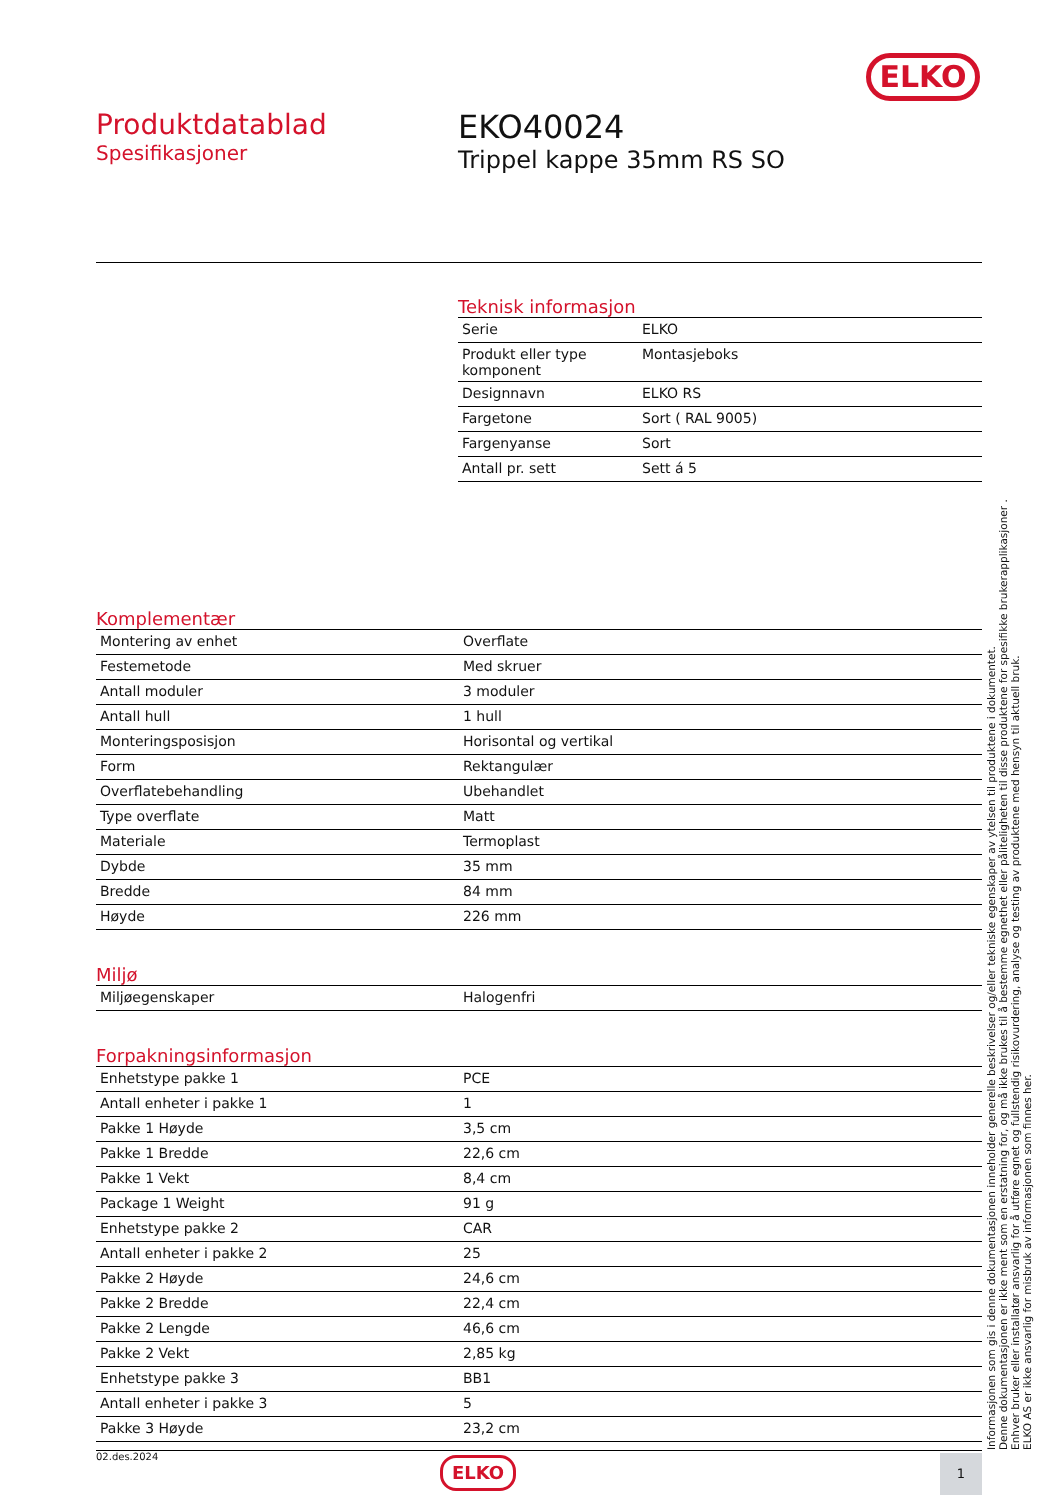ELKO
Produktdatablad
Spesifikasjoner
EKO40024
Trippel kappe 35mm RS SO
Teknisk informasjon
| Serie | ELKO |
| Produkt eller type komponent | Montasjeboks |
| Designnavn | ELKO RS |
| Fargetone | Sort ( RAL 9005) |
| Fargenyanse | Sort |
| Antall pr. sett | Sett á 5 |
Komplementær
| Montering av enhet | Overflate |
| Festemetode | Med skruer |
| Antall moduler | 3 moduler |
| Antall hull | 1 hull |
| Monteringsposisjon | Horisontal og vertikal |
| Form | Rektangulær |
| Overflatebehandling | Ubehandlet |
| Type overflate | Matt |
| Materiale | Termoplast |
| Dybde | 35 mm |
| Bredde | 84 mm |
| Høyde | 226 mm |
Miljø
| Miljøegenskaper | Halogenfri |
Forpakningsinformasjon
| Enhetstype pakke 1 | PCE |
| Antall enheter i pakke 1 | 1 |
| Pakke 1 Høyde | 3,5 cm |
| Pakke 1 Bredde | 22,6 cm |
| Pakke 1 Vekt | 8,4 cm |
| Package 1 Weight | 91 g |
| Enhetstype pakke 2 | CAR |
| Antall enheter i pakke 2 | 25 |
| Pakke 2 Høyde | 24,6 cm |
| Pakke 2 Bredde | 22,4 cm |
| Pakke 2 Lengde | 46,6 cm |
| Pakke 2 Vekt | 2,85 kg |
| Enhetstype pakke 3 | BB1 |
| Antall enheter i pakke 3 | 5 |
| Pakke 3 Høyde | 23,2 cm |
02.des.2024 ELKO 1
Informasjonen som gis i denne dokumentasjonen inneholder generelle beskrivelser og/eller tekniske egenskaper av ytelsen til produktene i dokumentet.
Denne dokumentasjonen er ikke ment som en erstatning for, og må ikke brukes til å bestemme egnethet eller påliteligheten til disse produktene for spesifikke brukerapplikasjoner .
Enhver bruker eller installatør ansvarlig for å utføre egnet og fullstendig risikovurdering, analyse og testing av produktene med hensyn til aktuell bruk.
ELKO AS er ikke ansvarlig for misbruk av informasjonen som finnes her.